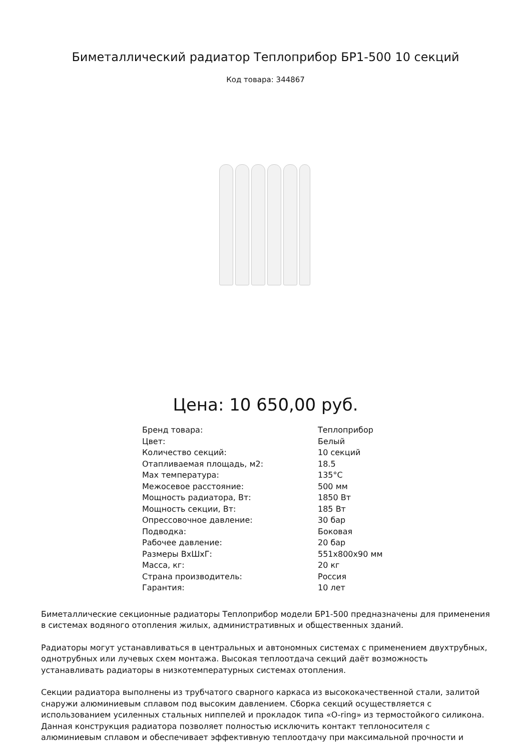Биметаллический радиатор Теплоприбор БР1-500 10 секций
Код товара: 344867
Цена: 10 650,00 руб.
| Бренд товара: | Теплоприбор |
| Цвет: | Белый |
| Количество секций: | 10 секций |
| Отапливаемая площадь, м2: | 18.5 |
| Max температура: | 135°С |
| Межосевое расстояние: | 500 мм |
| Мощность радиатора, Вт: | 1850 Вт |
| Мощность секции, Вт: | 185 Вт |
| Опрессовочное давление: | 30 бар |
| Подводка: | Боковая |
| Рабочее давление: | 20 бар |
| Размеры ВxШxГ: | 551x800x90 мм |
| Масса, кг: | 20 кг |
| Страна производитель: | Россия |
| Гарантия: | 10 лет |
Биметаллические секционные радиаторы Теплоприбор модели БР1-500 предназначены для применения в системах водяного отопления жилых, административных и общественных зданий.
Радиаторы могут устанавливаться в центральных и автономных системах с применением двухтрубных, однотрубных или лучевых схем монтажа. Высокая теплоотдача секций даёт возможность устанавливать радиаторы в низкотемпературных системах отопления.
Секции радиатора выполнены из трубчатого сварного каркаса из высококачественной стали, залитой снаружи алюминиевым сплавом под высоким давлением. Сборка секций осуществляется с использованием усиленных стальных ниппелей и прокладок типа «O-ring» из термостойкого силикона. Данная конструкция радиатора позволяет полностью исключить контакт теплоносителя с алюминиевым сплавом и обеспечивает эффективную теплоотдачу при максимальной прочности и